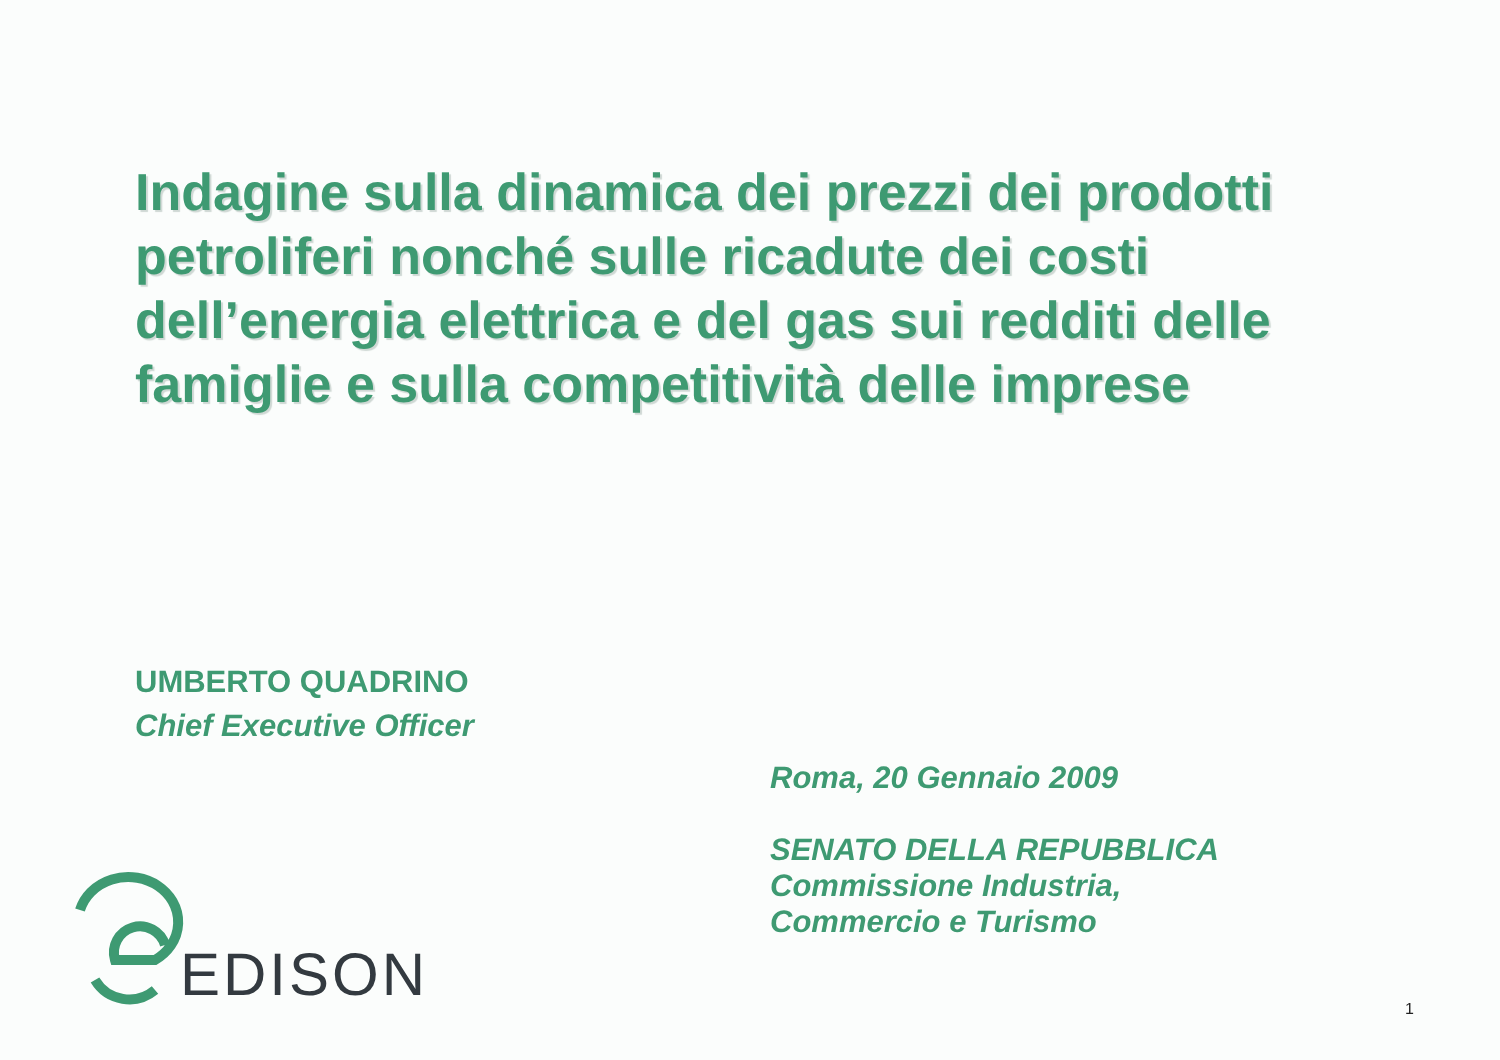Indagine sulla dinamica dei prezzi dei prodotti petroliferi nonché sulle ricadute dei costi dell’energia elettrica e del gas sui redditi delle famiglie e sulla competitività delle imprese
UMBERTO QUADRINO
Chief Executive Officer
Roma, 20 Gennaio 2009
SENATO DELLA REPUBBLICA
Commissione Industria,
Commercio e Turismo
EDISON
1